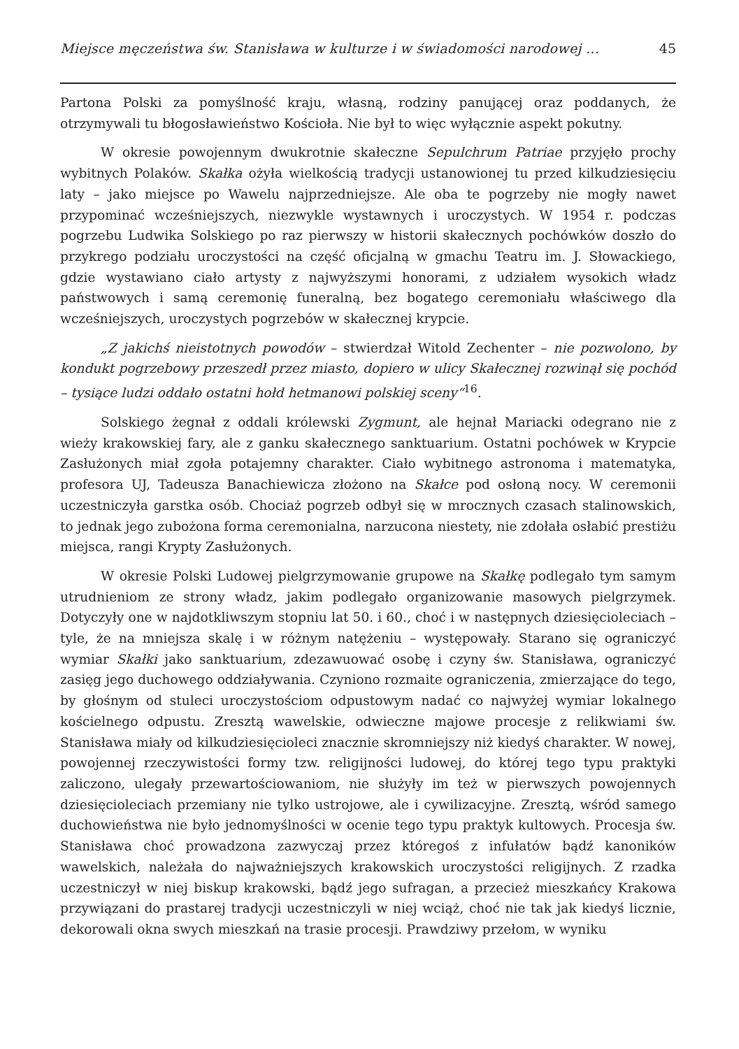Miejsce męczeństwa św. Stanisława w kulturze i w świadomości narodowej ... 45
Partona Polski za pomyślność kraju, własną, rodziny panującej oraz poddanych, że otrzymywali tu błogosławieństwo Kościoła. Nie był to więc wyłącznie aspekt pokutny.
W okresie powojennym dwukrotnie skałeczne Sepulchrum Patriae przyjęło prochy wybitnych Polaków. Skałka ożyła wielkością tradycji ustanowionej tu przed kilkudziesięciu laty – jako miejsce po Wawelu najprzedniejsze. Ale oba te pogrzeby nie mogły nawet przypominać wcześniejszych, niezwykle wystawnych i uroczystych. W 1954 r. podczas pogrzebu Ludwika Solskiego po raz pierwszy w historii skałecznych pochówków doszło do przykrego podziału uroczystości na część oficjalną w gmachu Teatru im. J. Słowackiego, gdzie wystawiano ciało artysty z najwyższymi honorami, z udziałem wysokich władz państwowych i samą ceremonię funeralną, bez bogatego ceremoniału właściwego dla wcześniejszych, uroczystych pogrzebów w skałecznej krypcie.
„Z jakichś nieistotnych powodów – stwierdzał Witold Zechenter – nie pozwolono, by kondukt pogrzebowy przeszedł przez miasto, dopiero w ulicy Skałecznej rozwinął się pochód – tysiące ludzi oddało ostatni hołd hetmanowi polskiej sceny“<sup>16</sup>.
Solskiego żegnał z oddali królewski Zygmunt, ale hejnał Mariacki odegrano nie z wieży krakowskiej fary, ale z ganku skałecznego sanktuarium. Ostatni pochówek w Krypcie Zasłużonych miał zgoła potajemny charakter. Ciało wybitnego astronoma i matematyka, profesora UJ, Tadeusza Banachiewicza złożono na Skałce pod osłoną nocy. W ceremonii uczestniczyła garstka osób. Chociaż pogrzeb odbył się w mrocznych czasach stalinowskich, to jednak jego zubożona forma ceremonialna, narzucona niestety, nie zdołała osłabić prestiżu miejsca, rangi Krypty Zasłużonych.
W okresie Polski Ludowej pielgrzymowanie grupowe na Skałkę podlegało tym samym utrudnieniom ze strony władz, jakim podlegało organizowanie masowych pielgrzymek. Dotyczyły one w najdotkliwszym stopniu lat 50. i 60., choć i w następnych dziesięcioleciach – tyle, że na mniejsza skalę i w różnym natężeniu – występowały. Starano się ograniczyć wymiar Skałki jako sanktuarium, zdezawuować osobę i czyny św. Stanisława, ograniczyć zasięg jego duchowego oddziaływania. Czyniono rozmaite ograniczenia, zmierzające do tego, by głośnym od stuleci uroczystościom odpustowym nadać co najwyżej wymiar lokalnego kościelnego odpustu. Zresztą wawelskie, odwieczne majowe procesje z relikwiami św. Stanisława miały od kilkudziesięcioleci znacznie skromniejszy niż kiedyś charakter. W nowej, powojennej rzeczywistości formy tzw. religijności ludowej, do której tego typu praktyki zaliczono, ulegały przewartościowaniom, nie służyły im też w pierwszych powojennych dziesięcioleciach przemiany nie tylko ustrojowe, ale i cywilizacyjne. Zresztą, wśród samego duchowieństwa nie było jednomyślności w ocenie tego typu praktyk kultowych. Procesja św. Stanisława choć prowadzona zazwyczaj przez któregoś z infułatów bądź kanoników wawelskich, należała do najważniejszych krakowskich uroczystości religijnych. Z rzadka uczestniczył w niej biskup krakowski, bądź jego sufragan, a przecież mieszkańcy Krakowa przywiązani do prastarej tradycji uczestniczyli w niej wciąż, choć nie tak jak kiedyś licznie, dekorowali okna swych mieszkań na trasie procesji. Prawdziwy przełom, w wyniku